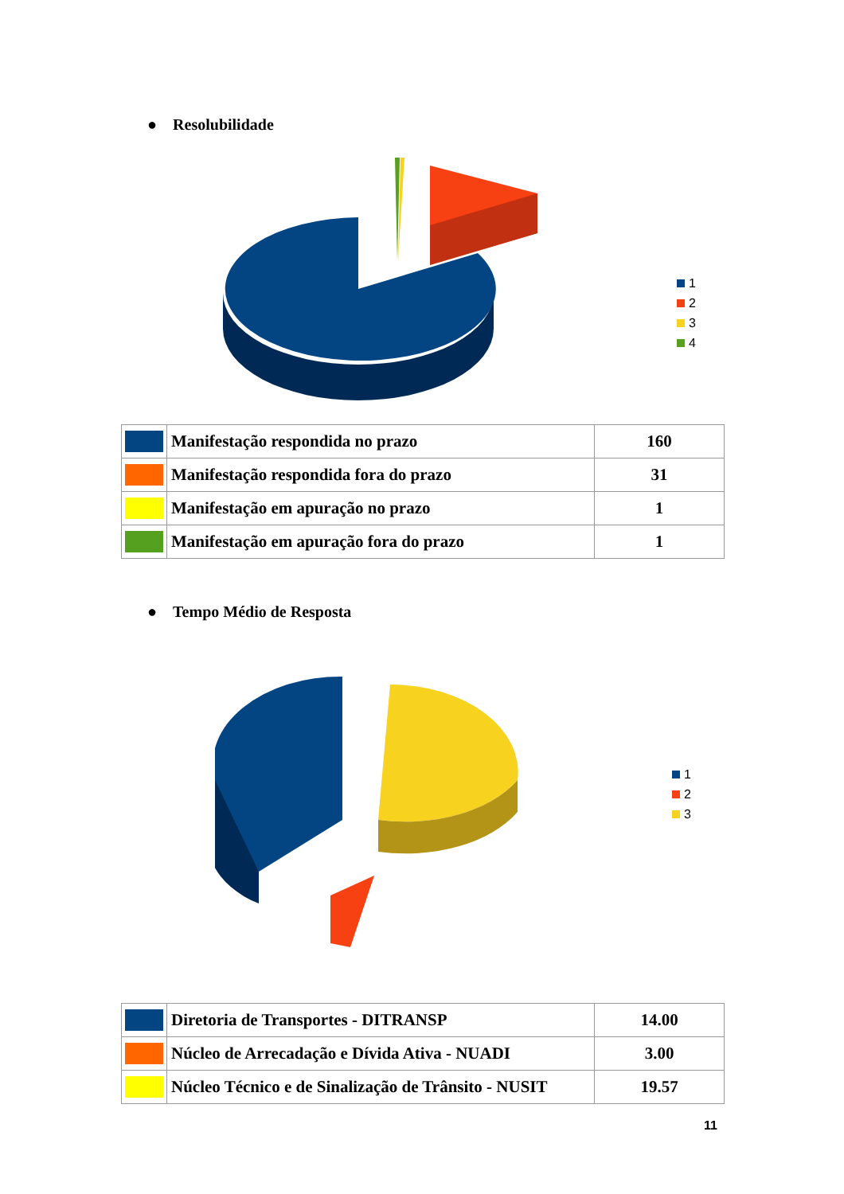● Resolubilidade
1
2
3
4
| | Manifestação respondida no prazo | 160 |
| | Manifestação respondida fora do prazo | 31 |
| | Manifestação em apuração no prazo | 1 |
| | Manifestação em apuração fora do prazo | 1 |
● Tempo Médio de Resposta
1
2
3
| | Diretoria de Transportes - DITRANSP | 14.00 |
| | Núcleo de Arrecadação e Dívida Ativa - NUADI | 3.00 |
| | Núcleo Técnico e de Sinalização de Trânsito - NUSIT | 19.57 |
11